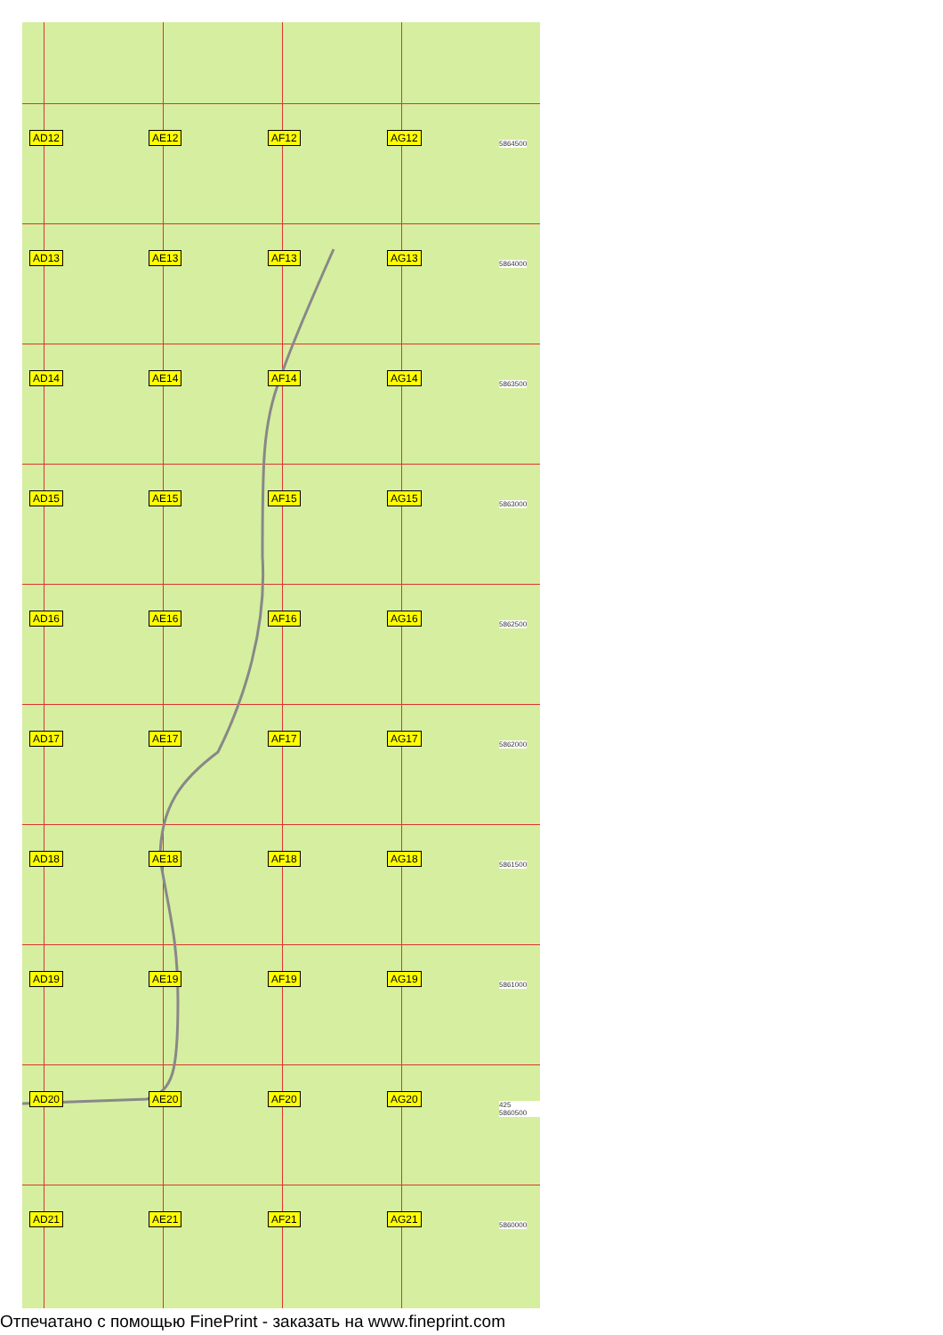AD12
AE12
AF12
AG12
5864500
AD13
AE13
AF13
AG13
5864000
AD14
AE14
AF14
AG14
5863500
AD15
AE15
AF15
AG15
5863000
AD16
AE16
AF16
AG16
5862500
AD17
AE17
AF17
AG17
5862000
AD18
AE18
AF18
AG18
5861500
AD19
AE19
AF19
AG19
5861000
AD20
AE20
AF20
AG20
425 5860500
AD21
AE21
AF21
AG21
5860000
Отпечатано с помощью FinePrint - заказать на www.fineprint.com